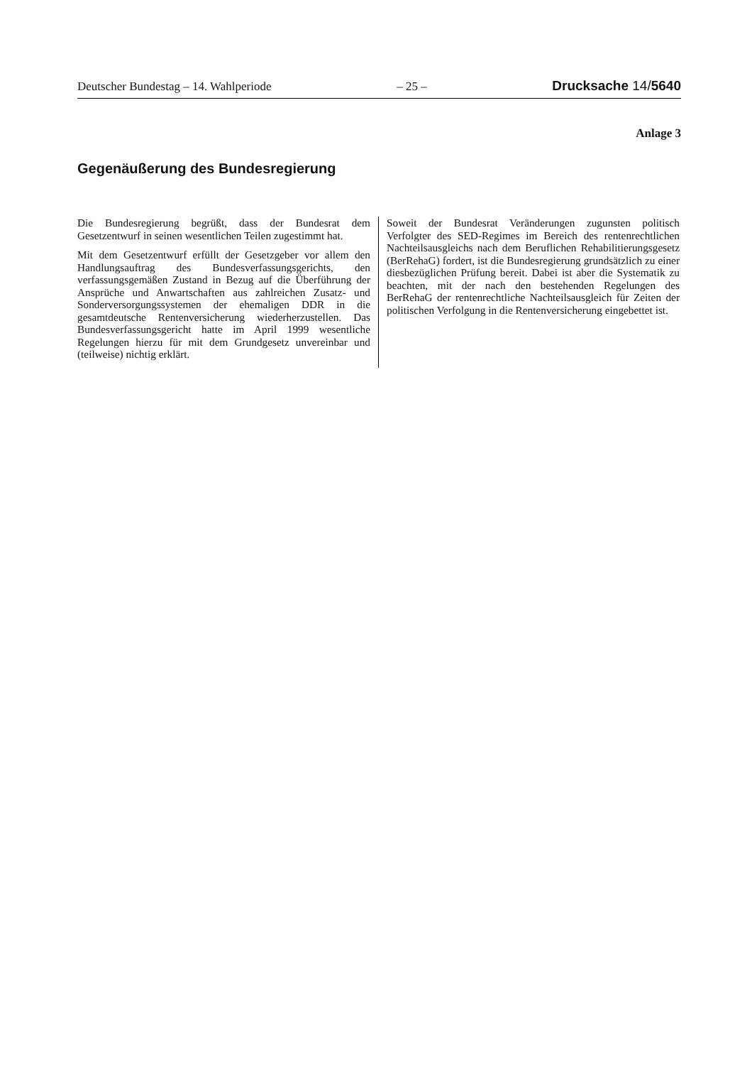Deutscher Bundestag – 14. Wahlperiode – 25 – Drucksache 14/5640
Anlage 3
Gegenäußerung des Bundesregierung
Die Bundesregierung begrüßt, dass der Bundesrat dem Gesetzentwurf in seinen wesentlichen Teilen zugestimmt hat.
Mit dem Gesetzentwurf erfüllt der Gesetzgeber vor allem den Handlungsauftrag des Bundesverfassungsgerichts, den verfassungsgemäßen Zustand in Bezug auf die Überführung der Ansprüche und Anwartschaften aus zahlreichen Zusatz- und Sonderversorgungssystemen der ehemaligen DDR in die gesamtdeutsche Rentenversicherung wiederherzustellen. Das Bundesverfassungsgericht hatte im April 1999 wesentliche Regelungen hierzu für mit dem Grundgesetz unvereinbar und (teilweise) nichtig erklärt.
Soweit der Bundesrat Veränderungen zugunsten politisch Verfolgter des SED-Regimes im Bereich des rentenrechtlichen Nachteilsausgleichs nach dem Beruflichen Rehabilitierungsgesetz (BerRehaG) fordert, ist die Bundesregierung grundsätzlich zu einer diesbezüglichen Prüfung bereit. Dabei ist aber die Systematik zu beachten, mit der nach den bestehenden Regelungen des BerRehaG der rentenrechtliche Nachteilsausgleich für Zeiten der politischen Verfolgung in die Rentenversicherung eingebettet ist.